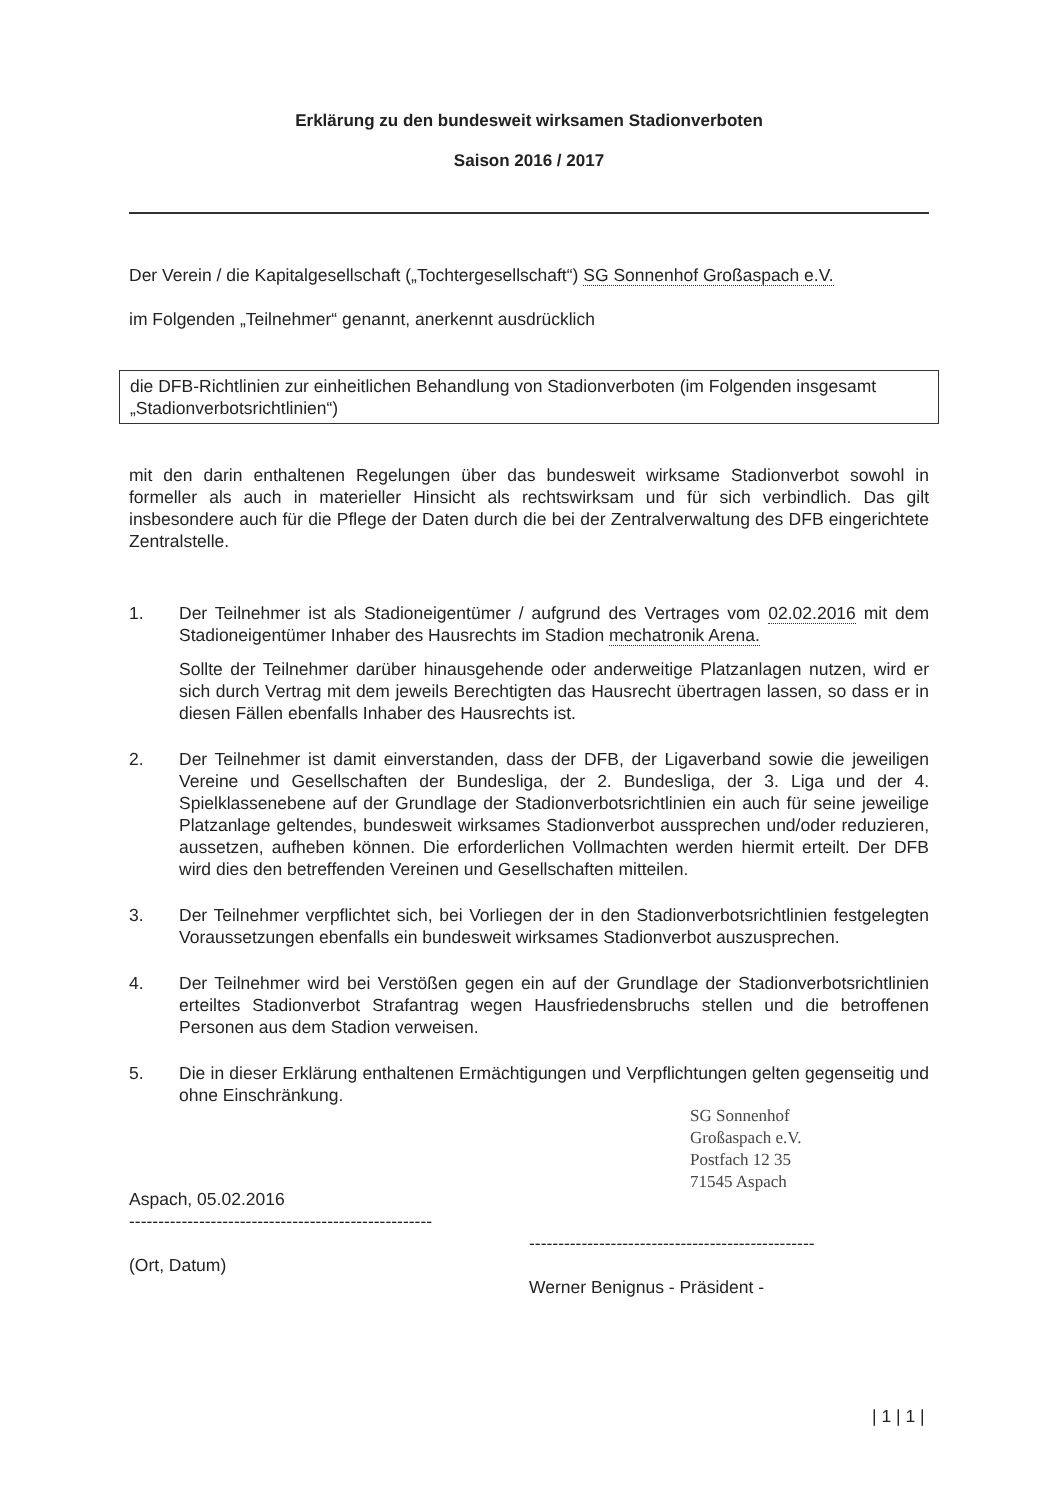Erklärung zu den bundesweit wirksamen Stadionverboten
Saison 2016 / 2017
Der Verein / die Kapitalgesellschaft („Tochtergesellschaft“) SG Sonnenhof Großaspach e.V.
im Folgenden „Teilnehmer“ genannt, anerkennt ausdrücklich
die DFB-Richtlinien zur einheitlichen Behandlung von Stadionverboten (im Folgenden insgesamt „Stadionverbotsrichtlinien“)
mit den darin enthaltenen Regelungen über das bundesweit wirksame Stadionverbot sowohl in formeller als auch in materieller Hinsicht als rechtswirksam und für sich verbindlich. Das gilt insbesondere auch für die Pflege der Daten durch die bei der Zentralverwaltung des DFB eingerichtete Zentralstelle.
1. Der Teilnehmer ist als Stadioneigentümer / aufgrund des Vertrages vom 02.02.2016 mit dem Stadioneigentümer Inhaber des Hausrechts im Stadion mechatronik Arena.
Sollte der Teilnehmer darüber hinausgehende oder anderweitige Platzanlagen nutzen, wird er sich durch Vertrag mit dem jeweils Berechtigten das Hausrecht übertragen lassen, so dass er in diesen Fällen ebenfalls Inhaber des Hausrechts ist.
2. Der Teilnehmer ist damit einverstanden, dass der DFB, der Ligaverband sowie die jeweiligen Vereine und Gesellschaften der Bundesliga, der 2. Bundesliga, der 3. Liga und der 4. Spielklassenebene auf der Grundlage der Stadionverbotsrichtlinien ein auch für seine jeweilige Platzanlage geltendes, bundesweit wirksames Stadionverbot aussprechen und/oder reduzieren, aussetzen, aufheben können. Die erforderlichen Vollmachten werden hiermit erteilt. Der DFB wird dies den betreffenden Vereinen und Gesellschaften mitteilen.
3. Der Teilnehmer verpflichtet sich, bei Vorliegen der in den Stadionverbotsrichtlinien festgelegten Voraussetzungen ebenfalls ein bundesweit wirksames Stadionverbot auszusprechen.
4. Der Teilnehmer wird bei Verstößen gegen ein auf der Grundlage der Stadionverbotsrichtlinien erteiltes Stadionverbot Strafantrag wegen Hausfriedensbruchs stellen und die betroffenen Personen aus dem Stadion verweisen.
5. Die in dieser Erklärung enthaltenen Ermächtigungen und Verpflichtungen gelten gegenseitig und ohne Einschränkung.
Aspach, 05.02.2016
----------------------------------------------------
(Ort, Datum)
-------------------------------------------------
Werner Benignus - Präsident -
SG Sonnenhof
Großaspach e.V.
Postfach 12 35
71545 Aspach
| 1 | 1 |